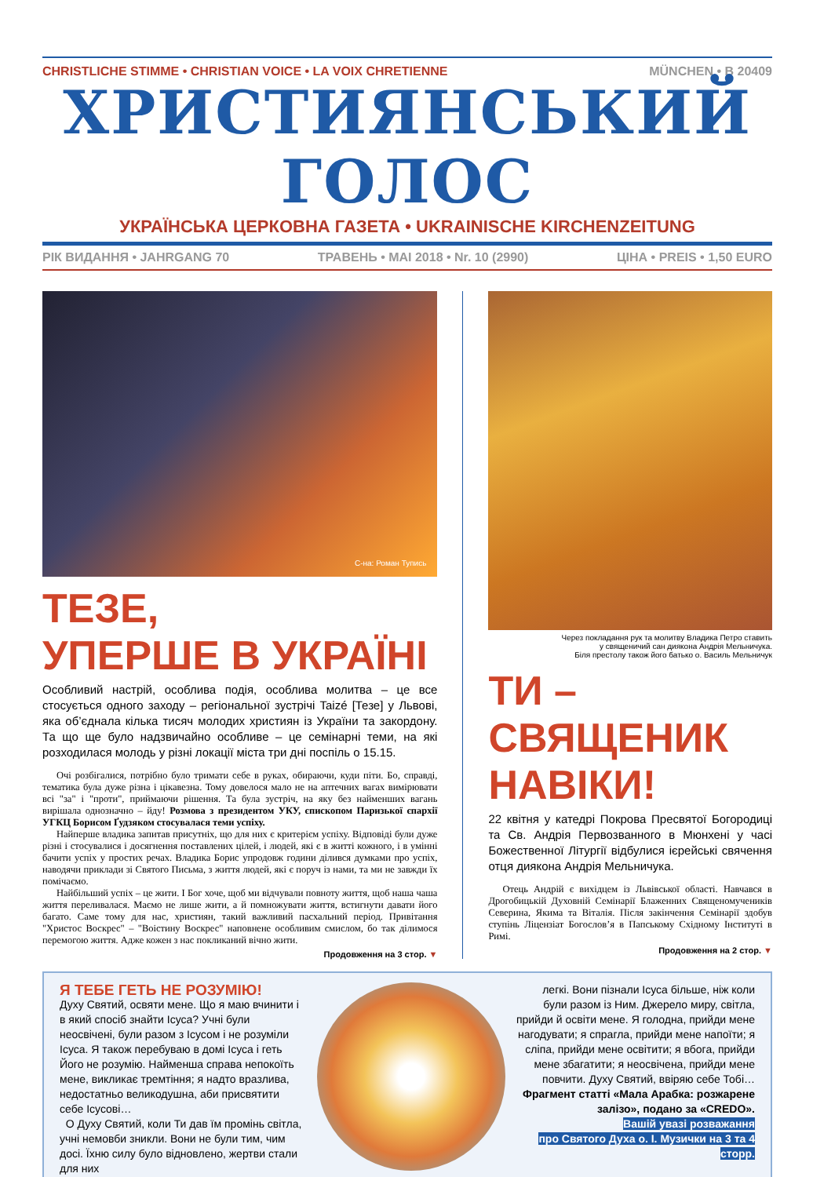CHRISTLICHE STIMME • CHRISTIAN VOICE • LA VOIX CHRETIENNE MÜNCHEN • B 20409
ХРИСТИЯНСЬКИЙ ГОЛОС
УКРАЇНСЬКА ЦЕРКОВНА ГАЗЕТА • UKRAINISCHE KIRCHENZEITUNG
РІК ВИДАННЯ • JAHRGANG 70 ТРАВЕНЬ • MAI 2018 • Nr. 10 (2990) ЦІНА • PREIS • 1,50 EURO
С-на: Роман Тупись
ТЕЗЕ,
УПЕРШЕ В УКРАЇНІ
Особливий настрій, особлива подія, особлива молитва – це все стосується одного заходу – регіональної зустрічі Taizé [Тезе] у Львові, яка об’єднала кілька тисяч молодих християн із України та закордону. Та що ще було надзвичайно особливе – це семінарні теми, на які розходилася молодь у різні локації міста три дні поспіль о 15.15.
Очі розбігалися, потрібно було тримати себе в руках, обираючи, куди піти. Бо, справді, тематика була дуже різна і цікавезна. Тому довелося мало не на аптечних вагах вимірювати всі "за" і "проти", приймаючи рішення. Та була зустріч, на яку без найменших вагань вирішала однозначно – йду! Розмова з президентом УКУ, єпископом Паризької єпархії УГКЦ Борисом Ґудзяком стосувалася теми успіху.
Найперше владика запитав присутніх, що для них є критерієм успіху. Відповіді були дуже різні і стосувалися і досягнення поставлених цілей, і людей, які є в житті кожного, і в умінні бачити успіх у простих речах. Владика Борис упродовж години ділився думками про успіх, наводячи приклади зі Святого Письма, з життя людей, які є поруч із нами, та ми не завжди їх помічаємо.
Найбільший успіх – це жити. І Бог хоче, щоб ми відчували повноту життя, щоб наша чаша життя переливалася. Маємо не лише жити, а й помножувати життя, встигнути давати його багато. Саме тому для нас, християн, такий важливий пасхальний період. Привітання "Христос Воскрес" – "Воістину Воскрес" наповнене особливим смислом, бо так ділимося перемогою життя. Адже кожен з нас покликаний вічно жити.
Продовження на 3 стор. ▼
Через покладання рук та молитву Владика Петро ставить
у священичий сан диякона Андрія Мельничука.
Біля престолу також його батько о. Василь Мельничук
ТИ –
СВЯЩЕНИК
НАВІКИ!
22 квітня у катедрі Покрова Пресвятої Богородиці та Св. Андрія Первозванного в Мюнхені у часі Божественної Літургії відбулися ієрейські свячення отця диякона Андрія Мельничука.
Отець Андрій є вихідцем із Львівської області. Навчався в Дрогобицькій Духовній Семінарії Блаженних Священомучеників Северина, Якима та Віталія. Після закінчення Семінарії здобув ступінь Ліцензіат Богослов’я в Папському Східному Інституті в Римі.
Продовження на 2 стор. ▼
Я ТЕБЕ ГЕТЬ НЕ РОЗУМІЮ!
Духу Святий, освяти мене. Що я маю вчинити і в який спосіб знайти Ісуса? Учні були неосвічені, були разом з Ісусом і не розуміли Ісуса. Я також перебуваю в домі Ісуса і геть Його не розумію. Найменша справа непокоїть мене, викликає тремтіння; я надто вразлива, недостатньо великодушна, аби присвятити себе Ісусові…
О Духу Святий, коли Ти дав їм промінь світла, учні немовби зникли. Вони не були тим, чим досі. Їхню силу було відновлено, жертви стали для них
легкі. Вони пізнали Ісуса більше, ніж коли були разом із Ним. Джерело миру, світла, прийди й освіти мене. Я голодна, прийди мене нагодувати; я спрагла, прийди мене напоїти; я сліпа, прийди мене освітити; я вбога, прийди мене збагатити; я неосвічена, прийди мене повчити. Духу Святий, ввіряю себе Тобі…
Фрагмент статті «Мала Арабка: розжарене залізо», подано за «CREDO».
Вашій увазі розважання
про Святого Духа о. І. Музички на 3 та 4 сторр.